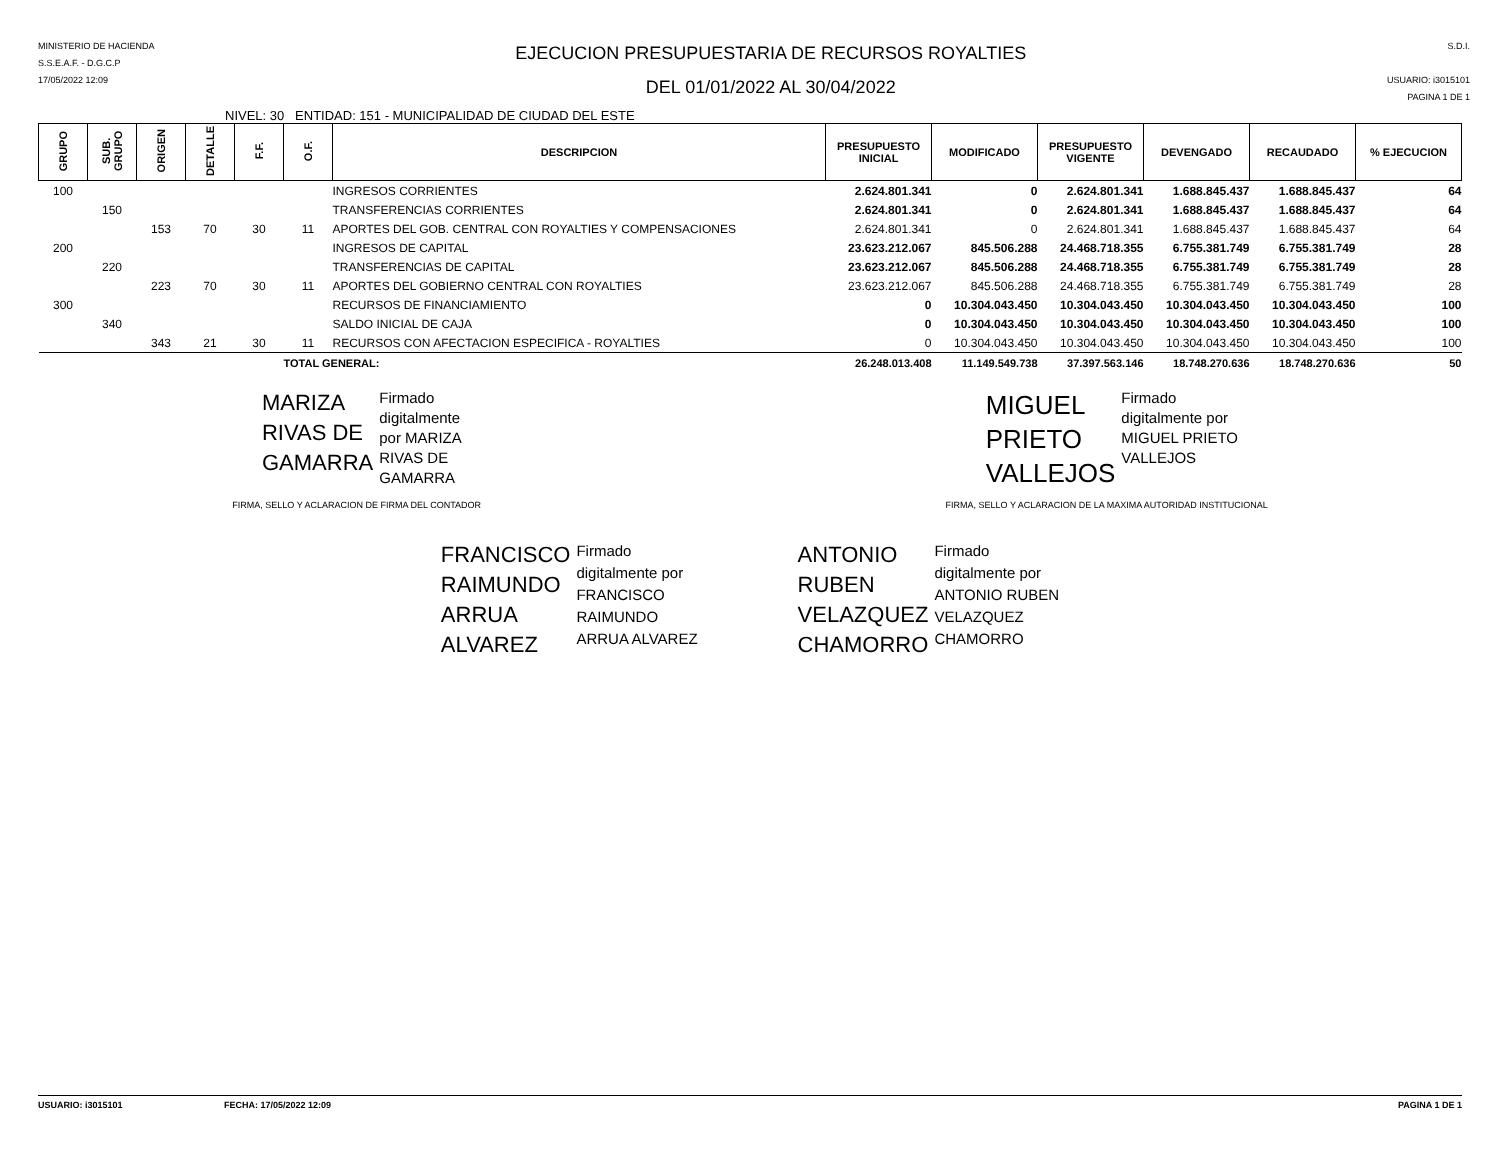MINISTERIO DE HACIENDA
S.S.E.A.F. - D.G.C.P
17/05/2022 12:09
EJECUCION PRESUPUESTARIA DE RECURSOS ROYALTIES
DEL 01/01/2022 AL 30/04/2022
S.D.I.
USUARIO: i3015101
PAGINA 1 DE 1
NIVEL: 30 ENTIDAD: 151 - MUNICIPALIDAD DE CIUDAD DEL ESTE
| GRUPO | SUB. GRUPO | ORIGEN | DETALLE | F.F. | O.F. | DESCRIPCION | PRESUPUESTO INICIAL | MODIFICADO | PRESUPUESTO VIGENTE | DEVENGADO | RECAUDADO | % EJECUCION |
| --- | --- | --- | --- | --- | --- | --- | --- | --- | --- | --- | --- | --- |
| 100 | | | | | | INGRESOS CORRIENTES | 2.624.801.341 | 0 | 2.624.801.341 | 1.688.845.437 | 1.688.845.437 | 64 |
| | 150 | | | | | TRANSFERENCIAS CORRIENTES | 2.624.801.341 | 0 | 2.624.801.341 | 1.688.845.437 | 1.688.845.437 | 64 |
| | | 153 | 70 | 30 | 11 | APORTES DEL GOB. CENTRAL CON ROYALTIES Y COMPENSACIONES | 2.624.801.341 | 0 | 2.624.801.341 | 1.688.845.437 | 1.688.845.437 | 64 |
| 200 | | | | | | INGRESOS DE CAPITAL | 23.623.212.067 | 845.506.288 | 24.468.718.355 | 6.755.381.749 | 6.755.381.749 | 28 |
| | 220 | | | | | TRANSFERENCIAS DE CAPITAL | 23.623.212.067 | 845.506.288 | 24.468.718.355 | 6.755.381.749 | 6.755.381.749 | 28 |
| | | 223 | 70 | 30 | 11 | APORTES DEL GOBIERNO CENTRAL CON ROYALTIES | 23.623.212.067 | 845.506.288 | 24.468.718.355 | 6.755.381.749 | 6.755.381.749 | 28 |
| 300 | | | | | | RECURSOS DE FINANCIAMIENTO | 0 | 10.304.043.450 | 10.304.043.450 | 10.304.043.450 | 10.304.043.450 | 100 |
| | 340 | | | | | SALDO INICIAL DE CAJA | 0 | 10.304.043.450 | 10.304.043.450 | 10.304.043.450 | 10.304.043.450 | 100 |
| | | 343 | 21 | 30 | 11 | RECURSOS CON AFECTACION ESPECIFICA - ROYALTIES | 0 | 10.304.043.450 | 10.304.043.450 | 10.304.043.450 | 10.304.043.450 | 100 |
| | | | | | TOTAL GENERAL: | | 26.248.013.408 | 11.149.549.738 | 37.397.563.146 | 18.748.270.636 | 18.748.270.636 | 50 |
MARIZA
RIVAS DE
GAMARRA
Firmado
digitalmente
por MARIZA
RIVAS DE
GAMARRA
MIGUEL
PRIETO
VALLEJOS
Firmado
digitalmente por
MIGUEL PRIETO
VALLEJOS
FIRMA, SELLO Y ACLARACION DE FIRMA DEL CONTADOR
FIRMA, SELLO Y ACLARACION DE LA MAXIMA AUTORIDAD INSTITUCIONAL
FRANCISCO
RAIMUNDO
ARRUA
ALVAREZ
Firmado
digitalmente por
FRANCISCO
RAIMUNDO
ARRUA ALVAREZ
ANTONIO
RUBEN
VELAZQUEZ
CHAMORRO
Firmado
digitalmente por
ANTONIO RUBEN
VELAZQUEZ
CHAMORRO
USUARIO: i3015101 FECHA: 17/05/2022 12:09 PAGINA 1 DE 1